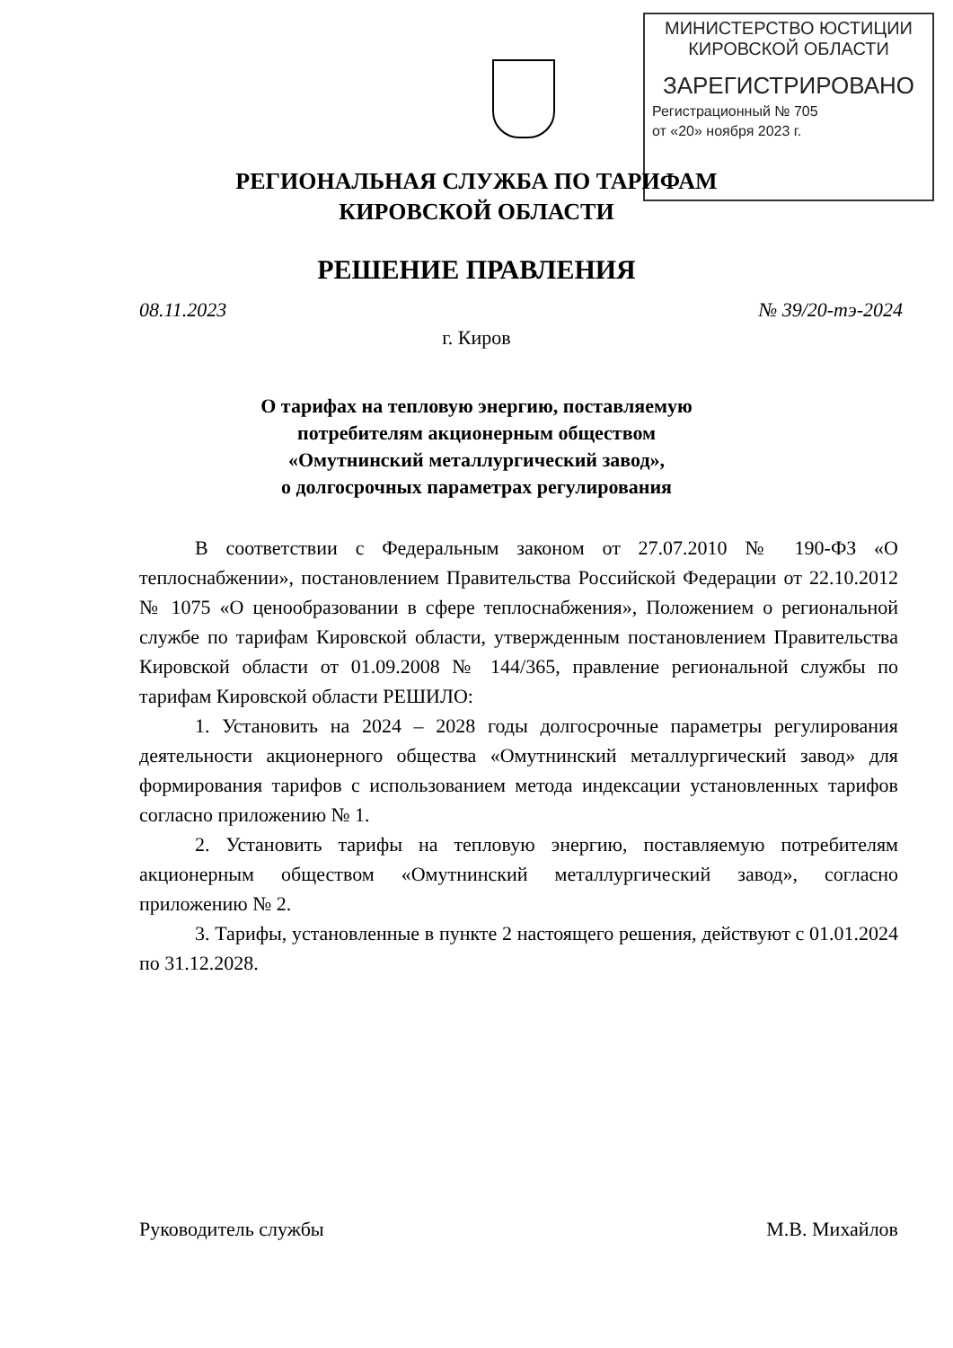МИНИСТЕРСТВО ЮСТИЦИИ
КИРОВСКОЙ ОБЛАСТИ
ЗАРЕГИСТРИРОВАНО
Регистрационный № 705
от «20» ноября 2023 г.
РЕГИОНАЛЬНАЯ СЛУЖБА ПО ТАРИФАМ
КИРОВСКОЙ ОБЛАСТИ
РЕШЕНИЕ ПРАВЛЕНИЯ
08.11.2023 № 39/20-тэ-2024
г. Киров
О тарифах на тепловую энергию, поставляемую
потребителям акционерным обществом
«Омутнинский металлургический завод»,
о долгосрочных параметрах регулирования
В соответствии с Федеральным законом от 27.07.2010 № 190-ФЗ «О теплоснабжении», постановлением Правительства Российской Федерации от 22.10.2012 № 1075 «О ценообразовании в сфере теплоснабжения», Положением о региональной службе по тарифам Кировской области, утвержденным постановлением Правительства Кировской области от 01.09.2008 № 144/365, правление региональной службы по тарифам Кировской области РЕШИЛО:
1. Установить на 2024 – 2028 годы долгосрочные параметры регулирования деятельности акционерного общества «Омутнинский металлургический завод» для формирования тарифов с использованием метода индексации установленных тарифов согласно приложению № 1.
2. Установить тарифы на тепловую энергию, поставляемую потребителям акционерным обществом «Омутнинский металлургический завод», согласно приложению № 2.
3. Тарифы, установленные в пункте 2 настоящего решения, действуют с 01.01.2024 по 31.12.2028.
Руководитель службы М.В. Михайлов